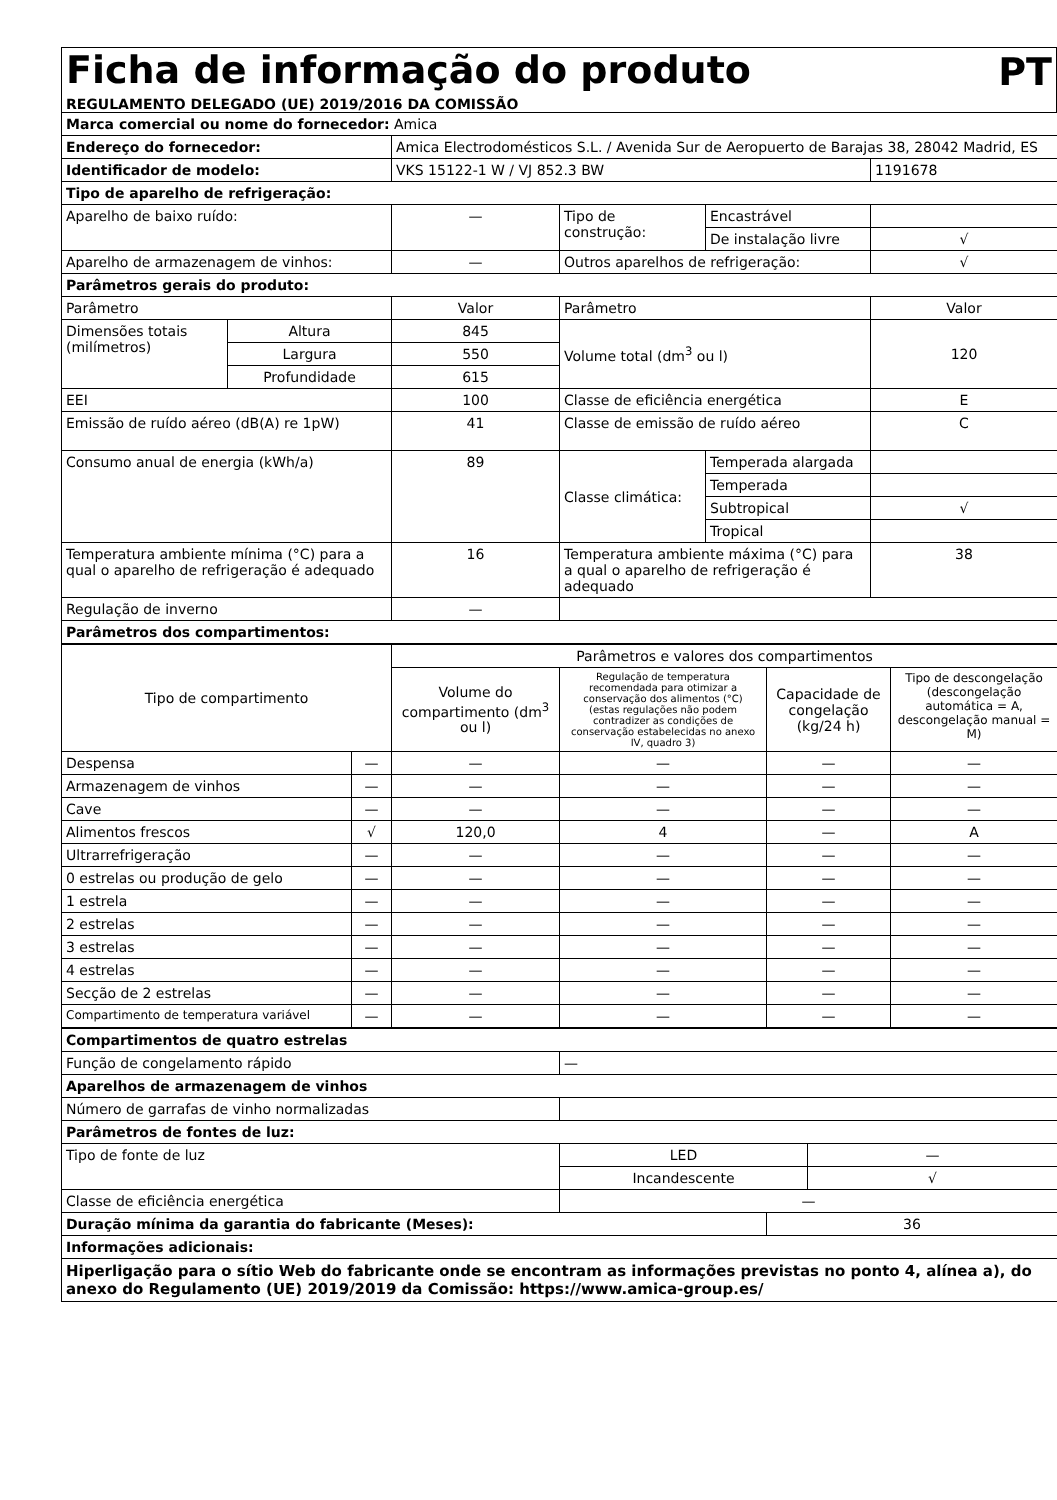Ficha de informação do produto
PT
REGULAMENTO DELEGADO (UE) 2019/2016 DA COMISSÃO
| Marca comercial ou nome do fornecedor: Amica | | | | | |
| Endereço do fornecedor: | | Amica Electrodomésticos S.L. / Avenida Sur de Aeropuerto de Barajas 38, 28042 Madrid, ES | | | |
| Identificador de modelo: | | VKS 15122-1 W / VJ 852.3 BW | | | 1191678 |
| Tipo de aparelho de refrigeração: | | | | | |
| Aparelho de baixo ruído: | | — | Tipo de construção: | Encastrável | |
| | | | | De instalação livre | √ |
| Aparelho de armazenagem de vinhos: | | — | Outros aparelhos de refrigeração: | | √ |
| Parâmetros gerais do produto: | | | | | |
| Parâmetro | | Valor | Parâmetro | | Valor |
| Dimensões totais (milímetros) | Altura | 845 | Volume total (dm<sup>3</sup> ou l) | | 120 |
| | Largura | 550 | | | |
| | Profundidade | 615 | | | |
| EEI | | 100 | Classe de eficiência energética | | E |
| Emissão de ruído aéreo (dB(A) re 1pW) | | 41 | Classe de emissão de ruído aéreo | | C |
| Consumo anual de energia (kWh/a) | | 89 | Classe climática: | Temperada alargada | |
| | | | | Temperada | |
| | | | | Subtropical | √ |
| | | | | Tropical | |
| Temperatura ambiente mínima (°C) para a qual o aparelho de refrigeração é adequado | | 16 | Temperatura ambiente máxima (°C) para a qual o aparelho de refrigeração é adequado | | 38 |
| Regulação de inverno | | — | | | |
| Parâmetros dos compartimentos: | | | | | |
| Tipo de compartimento | | Parâmetros e valores dos compartimentos | | | |
| | | Volume do compartimento (dm<sup>3</sup> ou l) | Regulação de temperatura recomendada para otimizar a conservação dos alimentos (°C) (estas regulações não podem contradizer as condições de conservação estabelecidas no anexo IV, quadro 3) | Capacidade de congelação (kg/24 h) | Tipo de descongelação (descongelação automática = A, descongelação manual = M) |
| Despensa | — | — | — | — | — |
| Armazenagem de vinhos | — | — | — | — | — |
| Cave | — | — | — | — | — |
| Alimentos frescos | √ | 120,0 | 4 | — | A |
| Ultrarrefrigeração | — | — | — | — | — |
| 0 estrelas ou produção de gelo | — | — | — | — | — |
| 1 estrela | — | — | — | — | — |
| 2 estrelas | — | — | — | — | — |
| 3 estrelas | — | — | — | — | — |
| 4 estrelas | — | — | — | — | — |
| Secção de 2 estrelas | — | — | — | — | — |
| Compartimento de temperatura variável | — | — | — | — | — |
| Compartimentos de quatro estrelas | | | |
| Função de congelamento rápido | — | | |
| Aparelhos de armazenagem de vinhos | | | |
| Número de garrafas de vinho normalizadas | | | |
| Parâmetros de fontes de luz: | | | |
| Tipo de fonte de luz | LED | | — |
| | Incandescente | | √ |
| Classe de eficiência energética | — | | |
| Duração mínima da garantia do fabricante (Meses): | | 36 | |
| Informações adicionais: | | | |
| Hiperligação para o sítio Web do fabricante onde se encontram as informações previstas no ponto 4, alínea a), do anexo do Regulamento (UE) 2019/2019 da Comissão: https://www.amica-group.es/ | | | |